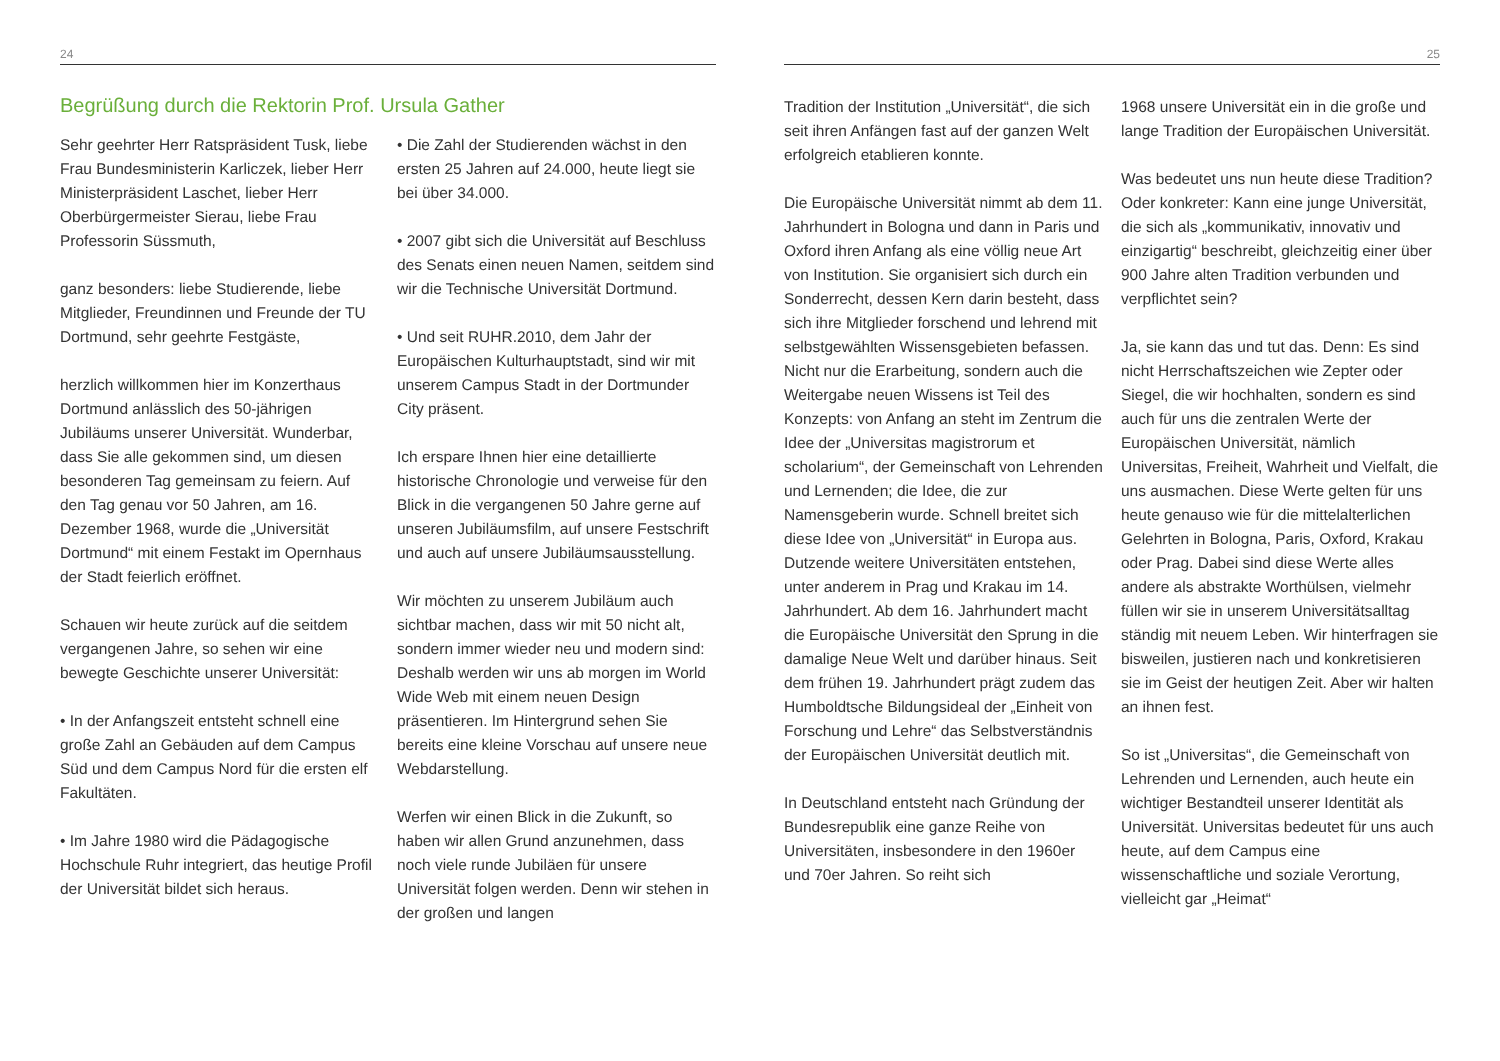24
Begrüßung durch die Rektorin Prof. Ursula Gather
Sehr geehrter Herr Ratspräsident Tusk, liebe Frau Bundesministerin Karliczek, lieber Herr Ministerpräsident Laschet, lieber Herr Oberbürgermeister Sierau, liebe Frau Professorin Süssmuth,
ganz besonders: liebe Studierende, liebe Mitglieder, Freundinnen und Freunde der TU Dortmund, sehr geehrte Festgäste,
herzlich willkommen hier im Konzerthaus Dortmund anlässlich des 50-jährigen Jubiläums unserer Universität. Wunderbar, dass Sie alle gekommen sind, um diesen besonderen Tag gemeinsam zu feiern. Auf den Tag genau vor 50 Jahren, am 16. Dezember 1968, wurde die „Universität Dortmund“ mit einem Festakt im Opernhaus der Stadt feierlich eröffnet.
Schauen wir heute zurück auf die seitdem vergangenen Jahre, so sehen wir eine bewegte Geschichte unserer Universität:
• In der Anfangszeit entsteht schnell eine große Zahl an Gebäuden auf dem Campus Süd und dem Campus Nord für die ersten elf Fakultäten.
• Im Jahre 1980 wird die Pädagogische Hochschule Ruhr integriert, das heutige Profil der Universität bildet sich heraus.
• Die Zahl der Studierenden wächst in den ersten 25 Jahren auf 24.000, heute liegt sie bei über 34.000.
• 2007 gibt sich die Universität auf Beschluss des Senats einen neuen Namen, seitdem sind wir die Technische Universität Dortmund.
• Und seit RUHR.2010, dem Jahr der Europäischen Kulturhauptstadt, sind wir mit unserem Campus Stadt in der Dortmunder City präsent.
Ich erspare Ihnen hier eine detaillierte historische Chronologie und verweise für den Blick in die vergangenen 50 Jahre gerne auf unseren Jubiläumsfilm, auf unsere Festschrift und auch auf unsere Jubiläumsausstellung.
Wir möchten zu unserem Jubiläum auch sichtbar machen, dass wir mit 50 nicht alt, sondern immer wieder neu und modern sind: Deshalb werden wir uns ab morgen im World Wide Web mit einem neuen Design präsentieren. Im Hintergrund sehen Sie bereits eine kleine Vorschau auf unsere neue Webdarstellung.
Werfen wir einen Blick in die Zukunft, so haben wir allen Grund anzunehmen, dass noch viele runde Jubiläen für unsere Universität folgen werden. Denn wir stehen in der großen und langen
25
Tradition der Institution „Universität“, die sich seit ihren Anfängen fast auf der ganzen Welt erfolgreich etablieren konnte.
Die Europäische Universität nimmt ab dem 11. Jahrhundert in Bologna und dann in Paris und Oxford ihren Anfang als eine völlig neue Art von Institution. Sie organisiert sich durch ein Sonderrecht, dessen Kern darin besteht, dass sich ihre Mitglieder forschend und lehrend mit selbstgewählten Wissensgebieten befassen. Nicht nur die Erarbeitung, sondern auch die Weitergabe neuen Wissens ist Teil des Konzepts: von Anfang an steht im Zentrum die Idee der „Universitas magistrorum et scholarium“, der Gemeinschaft von Lehrenden und Lernenden; die Idee, die zur Namensgeberin wurde. Schnell breitet sich diese Idee von „Universität“ in Europa aus. Dutzende weitere Universitäten entstehen, unter anderem in Prag und Krakau im 14. Jahrhundert. Ab dem 16. Jahrhundert macht die Europäische Universität den Sprung in die damalige Neue Welt und darüber hinaus. Seit dem frühen 19. Jahrhundert prägt zudem das Humboldtsche Bildungsideal der „Einheit von Forschung und Lehre“ das Selbstverständnis der Europäischen Universität deutlich mit.
In Deutschland entsteht nach Gründung der Bundesrepublik eine ganze Reihe von Universitäten, insbesondere in den 1960er und 70er Jahren. So reiht sich
1968 unsere Universität ein in die große und lange Tradition der Europäischen Universität.
Was bedeutet uns nun heute diese Tradition? Oder konkreter: Kann eine junge Universität, die sich als „kommunikativ, innovativ und einzigartig“ beschreibt, gleichzeitig einer über 900 Jahre alten Tradition verbunden und verpflichtet sein?
Ja, sie kann das und tut das. Denn: Es sind nicht Herrschaftszeichen wie Zepter oder Siegel, die wir hochhalten, sondern es sind auch für uns die zentralen Werte der Europäischen Universität, nämlich Universitas, Freiheit, Wahrheit und Vielfalt, die uns ausmachen. Diese Werte gelten für uns heute genauso wie für die mittelalterlichen Gelehrten in Bologna, Paris, Oxford, Krakau oder Prag. Dabei sind diese Werte alles andere als abstrakte Worthülsen, vielmehr füllen wir sie in unserem Universitätsalltag ständig mit neuem Leben. Wir hinterfragen sie bisweilen, justieren nach und konkretisieren sie im Geist der heutigen Zeit. Aber wir halten an ihnen fest.
So ist „Universitas“, die Gemeinschaft von Lehrenden und Lernenden, auch heute ein wichtiger Bestandteil unserer Identität als Universität. Universitas bedeutet für uns auch heute, auf dem Campus eine wissenschaftliche und soziale Verortung, vielleicht gar „Heimat“